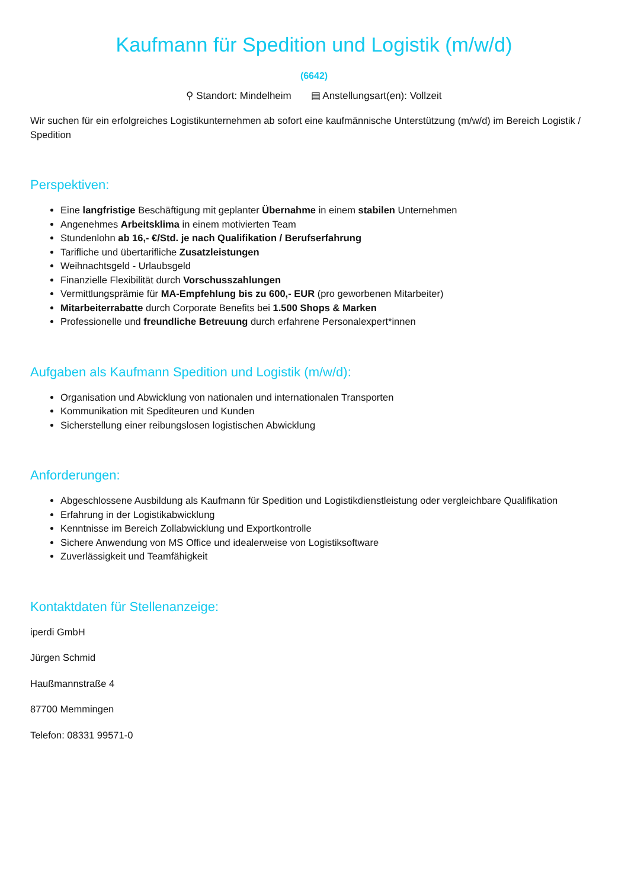Kaufmann für Spedition und Logistik (m/w/d)
(6642)
⚲ Standort: Mindelheim ▤ Anstellungsart(en): Vollzeit
Wir suchen für ein erfolgreiches Logistikunternehmen ab sofort eine kaufmännische Unterstützung (m/w/d) im Bereich Logistik / Spedition
Perspektiven:
Eine langfristige Beschäftigung mit geplanter Übernahme in einem stabilen Unternehmen
Angenehmes Arbeitsklima in einem motivierten Team
Stundenlohn ab 16,- €/Std. je nach Qualifikation / Berufserfahrung
Tarifliche und übertarifliche Zusatzleistungen
Weihnachtsgeld - Urlaubsgeld
Finanzielle Flexibilität durch Vorschusszahlungen
Vermittlungsprämie für MA-Empfehlung bis zu 600,- EUR (pro geworbenen Mitarbeiter)
Mitarbeiterrabatte durch Corporate Benefits bei 1.500 Shops & Marken
Professionelle und freundliche Betreuung durch erfahrene Personalexpert*innen
Aufgaben als Kaufmann Spedition und Logistik (m/w/d):
Organisation und Abwicklung von nationalen und internationalen Transporten
Kommunikation mit Spediteuren und Kunden
Sicherstellung einer reibungslosen logistischen Abwicklung
Anforderungen:
Abgeschlossene Ausbildung als Kaufmann für Spedition und Logistikdienstleistung oder vergleichbare Qualifikation
Erfahrung in der Logistikabwicklung
Kenntnisse im Bereich Zollabwicklung und Exportkontrolle
Sichere Anwendung von MS Office und idealerweise von Logistiksoftware
Zuverlässigkeit und Teamfähigkeit
Kontaktdaten für Stellenanzeige:
iperdi GmbH
Jürgen Schmid
Haußmannstraße 4
87700 Memmingen
Telefon: 08331 99571-0